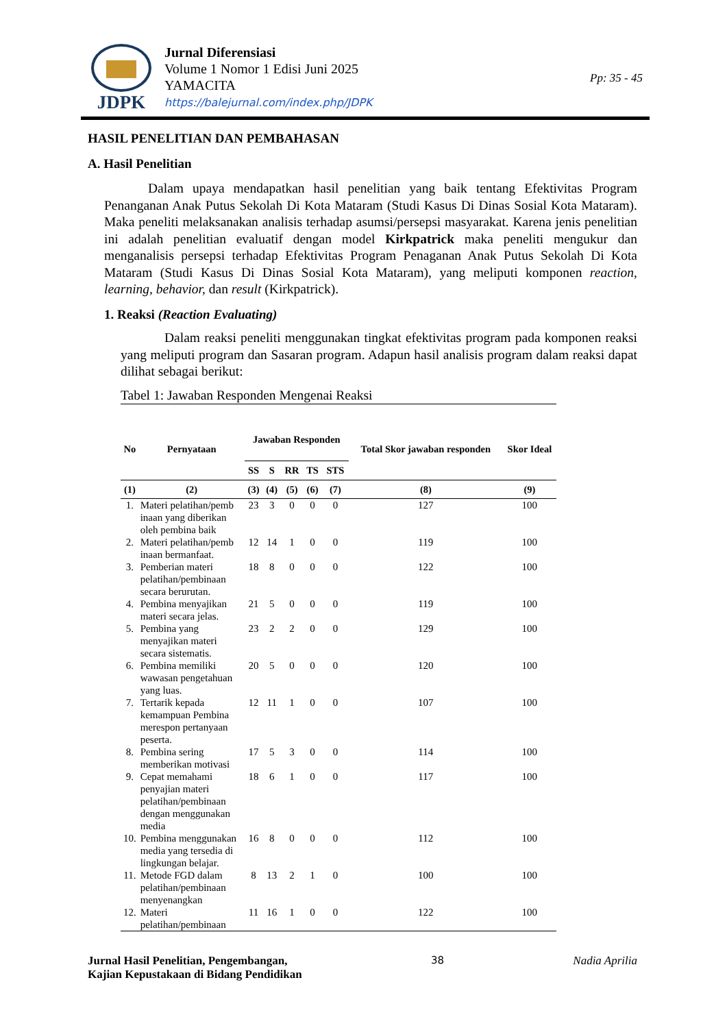JDPK
Jurnal Diferensiasi
Volume 1 Nomor 1 Edisi Juni 2025
YAMACITA
https://balejurnal.com/index.php/JDPK
Pp: 35 - 45
HASIL PENELITIAN DAN PEMBAHASAN
A. Hasil Penelitian
Dalam upaya mendapatkan hasil penelitian yang baik tentang Efektivitas Program Penanganan Anak Putus Sekolah Di Kota Mataram (Studi Kasus Di Dinas Sosial Kota Mataram). Maka peneliti melaksanakan analisis terhadap asumsi/persepsi masyarakat. Karena jenis penelitian ini adalah penelitian evaluatif dengan model Kirkpatrick maka peneliti mengukur dan menganalisis persepsi terhadap Efektivitas Program Penaganan Anak Putus Sekolah Di Kota Mataram (Studi Kasus Di Dinas Sosial Kota Mataram), yang meliputi komponen reaction, learning, behavior, dan result (Kirkpatrick).
1. Reaksi (Reaction Evaluating)
Dalam reaksi peneliti menggunakan tingkat efektivitas program pada komponen reaksi yang meliputi program dan Sasaran program. Adapun hasil analisis program dalam reaksi dapat dilihat sebagai berikut:
Tabel 1: Jawaban Responden Mengenai Reaksi
| No | Pernyataan | Jawaban Responden | | | | | Total Skor jawaban responden | Skor Ideal |
| --- | --- | --- | --- | --- | --- | --- | --- | --- |
| | | SS | S | RR | TS | STS | | |
| (1) | (2) | (3) | (4) | (5) | (6) | (7) | (8) | (9) |
| 1. | Materi pelatihan/pemb inaan yang diberikan oleh pembina baik | 23 | 3 | 0 | 0 | 0 | 127 | 100 |
| 2. | Materi pelatihan/pemb inaan bermanfaat. | 12 | 14 | 1 | 0 | 0 | 119 | 100 |
| 3. | Pemberian materi pelatihan/pembinaan secara berurutan. | 18 | 8 | 0 | 0 | 0 | 122 | 100 |
| 4. | Pembina menyajikan materi secara jelas. | 21 | 5 | 0 | 0 | 0 | 119 | 100 |
| 5. | Pembina yang menyajikan materi secara sistematis. | 23 | 2 | 2 | 0 | 0 | 129 | 100 |
| 6. | Pembina memiliki wawasan pengetahuan yang luas. | 20 | 5 | 0 | 0 | 0 | 120 | 100 |
| 7. | Tertarik kepada kemampuan Pembina merespon pertanyaan peserta. | 12 | 11 | 1 | 0 | 0 | 107 | 100 |
| 8. | Pembina sering memberikan motivasi | 17 | 5 | 3 | 0 | 0 | 114 | 100 |
| 9. | Cepat memahami penyajian materi pelatihan/pembinaan dengan menggunakan media | 18 | 6 | 1 | 0 | 0 | 117 | 100 |
| 10. | Pembina menggunakan media yang tersedia di lingkungan belajar. | 16 | 8 | 0 | 0 | 0 | 112 | 100 |
| 11. | Metode FGD dalam pelatihan/pembinaan menyenangkan | 8 | 13 | 2 | 1 | 0 | 100 | 100 |
| 12. | Materi pelatihan/pembinaan | 11 | 16 | 1 | 0 | 0 | 122 | 100 |
Jurnal Hasil Penelitian, Pengembangan,
Kajian Kepustakaan di Bidang Pendidikan 38 Nadia Aprilia